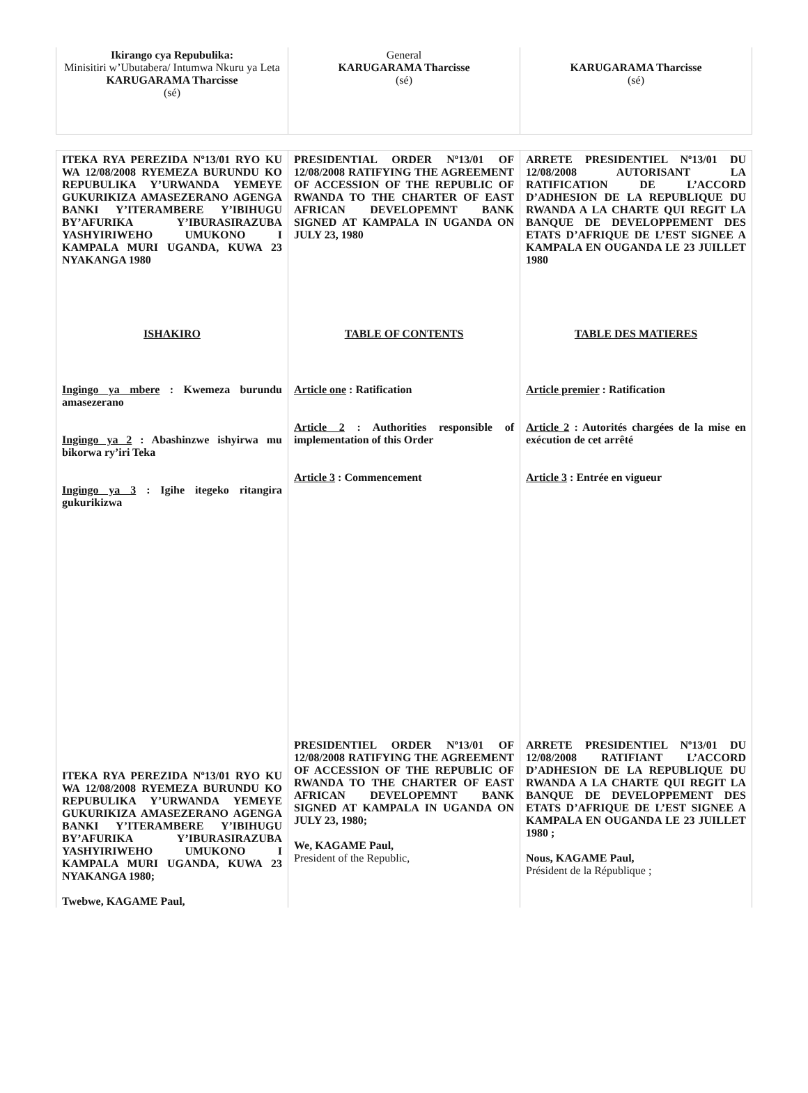| Ikirango cya Repubulika: Minisitiri w’Ubutabera/ Intumwa Nkuru ya Leta KARUGARAMA Tharcisse (sé) | General KARUGARAMA Tharcisse (sé) | KARUGARAMA Tharcisse (sé) |
| ITEKA RYA PEREZIDA Nº13/01 RYO KU WA 12/08/2008 RYEMEZA BURUNDU KO REPUBULIKA Y’URWANDA YEMEYE GUKURIKIZA AMASEZERANO AGENGA BANKI Y’ITERAMBERE Y’IBIHUGU BY’AFURIKA Y’IBURASIRAZUBA YASHYIRIWEHO UMUKONO I KAMPALA MURI UGANDA, KUWA 23 NYAKANGA 1980 | PRESIDENTIAL ORDER Nº13/01 OF 12/08/2008 RATIFYING THE AGREEMENT OF ACCESSION OF THE REPUBLIC OF RWANDA TO THE CHARTER OF EAST AFRICAN DEVELOPEMNT BANK SIGNED AT KAMPALA IN UGANDA ON JULY 23, 1980 | ARRETE PRESIDENTIEL Nº13/01 DU 12/08/2008 AUTORISANT LA RATIFICATION DE L’ACCORD D’ADHESION DE LA REPUBLIQUE DU RWANDA A LA CHARTE QUI REGIT LA BANQUE DE DEVELOPPEMENT DES ETATS D’AFRIQUE DE L’EST SIGNEE A KAMPALA EN OUGANDA LE 23 JUILLET 1980 |
| ISHAKIRO | TABLE OF CONTENTS | TABLE DES MATIERES |
| Ingingo ya mbere : Kwemeza burundu amasezerano Ingingo ya 2 : Abashinzwe ishyirwa mu bikorwa ry’iri Teka Ingingo ya 3 : Igihe itegeko ritangira gukurikizwa | Article one : Ratification Article 2 : Authorities responsible of implementation of this Order Article 3 : Commencement | Article premier : Ratification Article 2 : Autorités chargées de la mise en exécution de cet arrêté Article 3 : Entrée en vigueur |
| ITEKA RYA PEREZIDA Nº13/01 RYO KU WA 12/08/2008 RYEMEZA BURUNDU KO REPUBULIKA Y’URWANDA YEMEYE GUKURIKIZA AMASEZERANO AGENGA BANKI Y’ITERAMBERE Y’IBIHUGU BY’AFURIKA Y’IBURASIRAZUBA YASHYIRIWEHO UMUKONO I KAMPALA MURI UGANDA, KUWA 23 NYAKANGA 1980; Twebwe, KAGAME Paul, | PRESIDENTIEL ORDER Nº13/01 OF 12/08/2008 RATIFYING THE AGREEMENT OF ACCESSION OF THE REPUBLIC OF RWANDA TO THE CHARTER OF EAST AFRICAN DEVELOPEMNT BANK SIGNED AT KAMPALA IN UGANDA ON JULY 23, 1980; We, KAGAME Paul, President of the Republic, | ARRETE PRESIDENTIEL Nº13/01 DU 12/08/2008 RATIFIANT L’ACCORD D’ADHESION DE LA REPUBLIQUE DU RWANDA A LA CHARTE QUI REGIT LA BANQUE DE DEVELOPPEMENT DES ETATS D’AFRIQUE DE L’EST SIGNEE A KAMPALA EN OUGANDA LE 23 JUILLET 1980 ; Nous, KAGAME Paul, Président de la République ; |